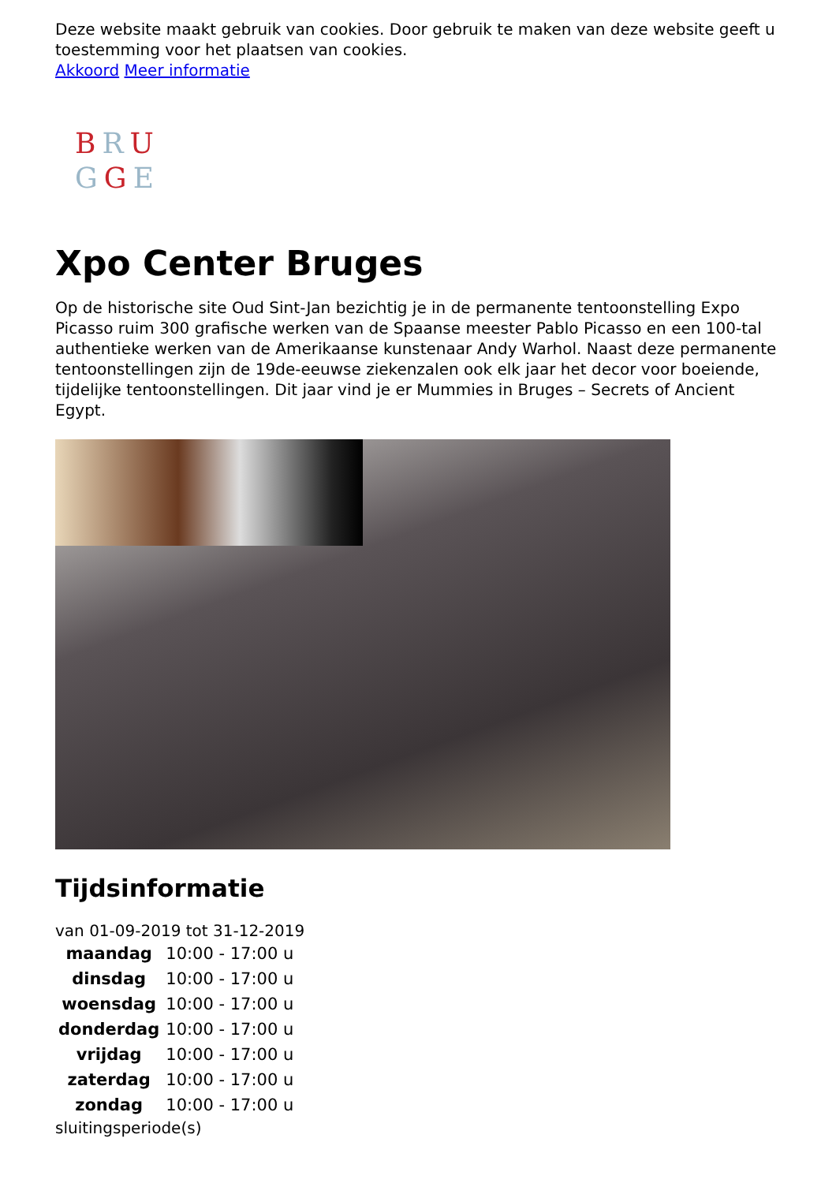Deze website maakt gebruik van cookies. Door gebruik te maken van deze website geeft u toestemming voor het plaatsen van cookies.
Akkoord Meer informatie
BRU
GGE
Xpo Center Bruges
Op de historische site Oud Sint-Jan bezichtig je in de permanente tentoonstelling Expo Picasso ruim 300 grafische werken van de Spaanse meester Pablo Picasso en een 100-tal authentieke werken van de Amerikaanse kunstenaar Andy Warhol. Naast deze permanente tentoonstellingen zijn de 19de-eeuwse ziekenzalen ook elk jaar het decor voor boeiende, tijdelijke tentoonstellingen. Dit jaar vind je er Mummies in Bruges – Secrets of Ancient Egypt.
Tijdsinformatie
van 01-09-2019 tot 31-12-2019
| maandag | 10:00 - 17:00 u |
| dinsdag | 10:00 - 17:00 u |
| woensdag | 10:00 - 17:00 u |
| donderdag | 10:00 - 17:00 u |
| vrijdag | 10:00 - 17:00 u |
| zaterdag | 10:00 - 17:00 u |
| zondag | 10:00 - 17:00 u |
sluitingsperiode(s)